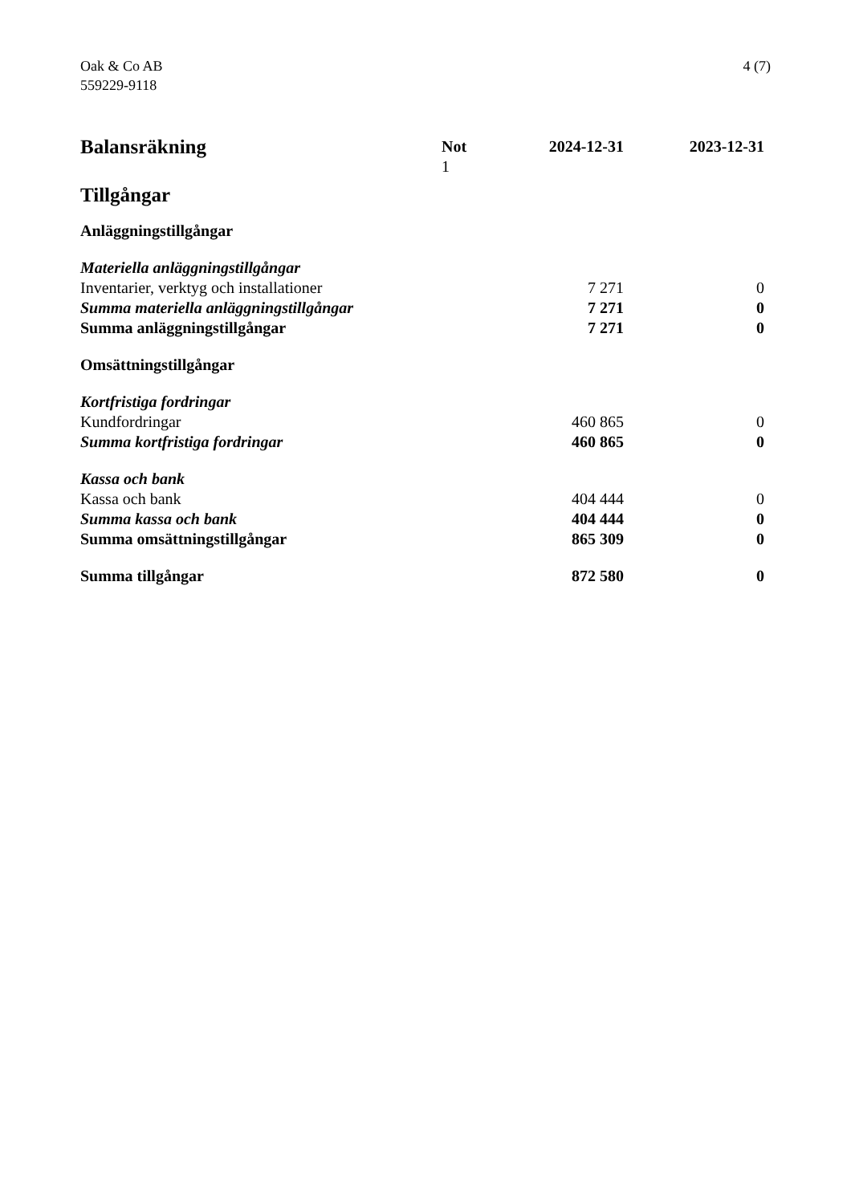Oak & Co AB
559229-9118
4 (7)
| Balansräkning | Not | 2024-12-31 | 2023-12-31 |
| --- | --- | --- | --- |
| | 1 | | |
| Tillgångar | | | |
| Anläggningstillgångar | | | |
| Materiella anläggningstillgångar | | | |
| Inventarier, verktyg och installationer | | 7 271 | 0 |
| Summa materiella anläggningstillgångar | | 7 271 | 0 |
| Summa anläggningstillgångar | | 7 271 | 0 |
| Omsättningstillgångar | | | |
| Kortfristiga fordringar | | | |
| Kundfordringar | | 460 865 | 0 |
| Summa kortfristiga fordringar | | 460 865 | 0 |
| Kassa och bank | | | |
| Kassa och bank | | 404 444 | 0 |
| Summa kassa och bank | | 404 444 | 0 |
| Summa omsättningstillgångar | | 865 309 | 0 |
| Summa tillgångar | | 872 580 | 0 |